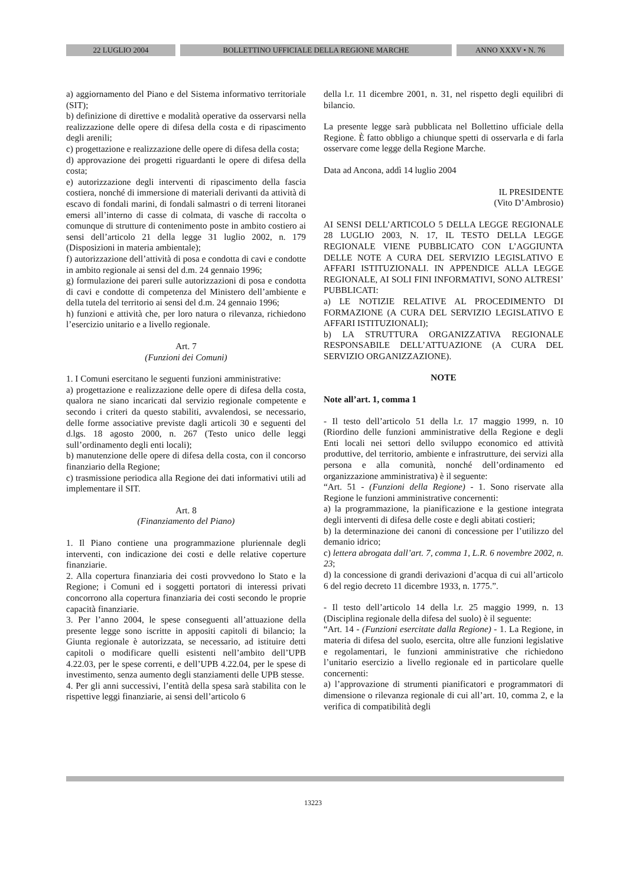22 LUGLIO 2004 BOLLETTINO UFFICIALE DELLA REGIONE MARCHE ANNO XXXV • N. 76
a) aggiornamento del Piano e del Sistema informativo territoriale (SIT);
b) definizione di direttive e modalità operative da osservarsi nella realizzazione delle opere di difesa della costa e di ripascimento degli arenili;
c) progettazione e realizzazione delle opere di difesa della costa;
d) approvazione dei progetti riguardanti le opere di difesa della costa;
e) autorizzazione degli interventi di ripascimento della fascia costiera, nonché di immersione di materiali derivanti da attività di escavo di fondali marini, di fondali salmastri o di terreni litoranei emersi all’interno di casse di colmata, di vasche di raccolta o comunque di strutture di contenimento poste in ambito costiero ai sensi dell’articolo 21 della legge 31 luglio 2002, n. 179 (Disposizioni in materia ambientale);
f) autorizzazione dell’attività di posa e condotta di cavi e condotte in ambito regionale ai sensi del d.m. 24 gennaio 1996;
g) formulazione dei pareri sulle autorizzazioni di posa e condotta di cavi e condotte di competenza del Ministero dell’ambiente e della tutela del territorio ai sensi del d.m. 24 gennaio 1996;
h) funzioni e attività che, per loro natura o rilevanza, richiedono l’esercizio unitario e a livello regionale.
Art. 7
(Funzioni dei Comuni)
1. I Comuni esercitano le seguenti funzioni amministrative:
a) progettazione e realizzazione delle opere di difesa della costa, qualora ne siano incaricati dal servizio regionale competente e secondo i criteri da questo stabiliti, avvalendosi, se necessario, delle forme associative previste dagli articoli 30 e seguenti del d.lgs. 18 agosto 2000, n. 267 (Testo unico delle leggi sull’ordinamento degli enti locali);
b) manutenzione delle opere di difesa della costa, con il concorso finanziario della Regione;
c) trasmissione periodica alla Regione dei dati informativi utili ad implementare il SIT.
Art. 8
(Finanziamento del Piano)
1. Il Piano contiene una programmazione pluriennale degli interventi, con indicazione dei costi e delle relative coperture finanziarie.
2. Alla copertura finanziaria dei costi provvedono lo Stato e la Regione; i Comuni ed i soggetti portatori di interessi privati concorrono alla copertura finanziaria dei costi secondo le proprie capacità finanziarie.
3. Per l’anno 2004, le spese conseguenti all’attuazione della presente legge sono iscritte in appositi capitoli di bilancio; la Giunta regionale è autorizzata, se necessario, ad istituire detti capitoli o modificare quelli esistenti nell’ambito dell’UPB 4.22.03, per le spese correnti, e dell’UPB 4.22.04, per le spese di investimento, senza aumento degli stanziamenti delle UPB stesse.
4. Per gli anni successivi, l’entità della spesa sarà stabilita con le rispettive leggi finanziarie, ai sensi dell’articolo 6
della l.r. 11 dicembre 2001, n. 31, nel rispetto degli equilibri di bilancio.
La presente legge sarà pubblicata nel Bollettino ufficiale della Regione. È fatto obbligo a chiunque spetti di osservarla e di farla osservare come legge della Regione Marche.
Data ad Ancona, addì 14 luglio 2004
IL PRESIDENTE
(Vito D’Ambrosio)
AI SENSI DELL’ARTICOLO 5 DELLA LEGGE REGIONALE 28 LUGLIO 2003, N. 17, IL TESTO DELLA LEGGE REGIONALE VIENE PUBBLICATO CON L’AGGIUNTA DELLE NOTE A CURA DEL SERVIZIO LEGISLATIVO E AFFARI ISTITUZIONALI. IN APPENDICE ALLA LEGGE REGIONALE, AI SOLI FINI INFORMATIVI, SONO ALTRESI’ PUBBLICATI:
a) LE NOTIZIE RELATIVE AL PROCEDIMENTO DI FORMAZIONE (A CURA DEL SERVIZIO LEGISLATIVO E AFFARI ISTITUZIONALI);
b) LA STRUTTURA ORGANIZZATIVA REGIONALE RESPONSABILE DELL’ATTUAZIONE (A CURA DEL SERVIZIO ORGANIZZAZIONE).
NOTE
Note all’art. 1, comma 1
- Il testo dell’articolo 51 della l.r. 17 maggio 1999, n. 10 (Riordino delle funzioni amministrative della Regione e degli Enti locali nei settori dello sviluppo economico ed attività produttive, del territorio, ambiente e infrastrutture, dei servizi alla persona e alla comunità, nonché dell’ordinamento ed organizzazione amministrativa) è il seguente:
“Art. 51 - (Funzioni della Regione) - 1. Sono riservate alla Regione le funzioni amministrative concernenti:
a) la programmazione, la pianificazione e la gestione integrata degli interventi di difesa delle coste e degli abitati costieri;
b) la determinazione dei canoni di concessione per l’utilizzo del demanio idrico;
c) lettera abrogata dall’art. 7, comma 1, L.R. 6 novembre 2002, n. 23;
d) la concessione di grandi derivazioni d’acqua di cui all’articolo 6 del regio decreto 11 dicembre 1933, n. 1775.”.
- Il testo dell’articolo 14 della l.r. 25 maggio 1999, n. 13 (Disciplina regionale della difesa del suolo) è il seguente:
“Art. 14 - (Funzioni esercitate dalla Regione) - 1. La Regione, in materia di difesa del suolo, esercita, oltre alle funzioni legislative e regolamentari, le funzioni amministrative che richiedono l’unitario esercizio a livello regionale ed in particolare quelle concernenti:
a) l’approvazione di strumenti pianificatori e programmatori di dimensione o rilevanza regionale di cui all’art. 10, comma 2, e la verifica di compatibilità degli
13223